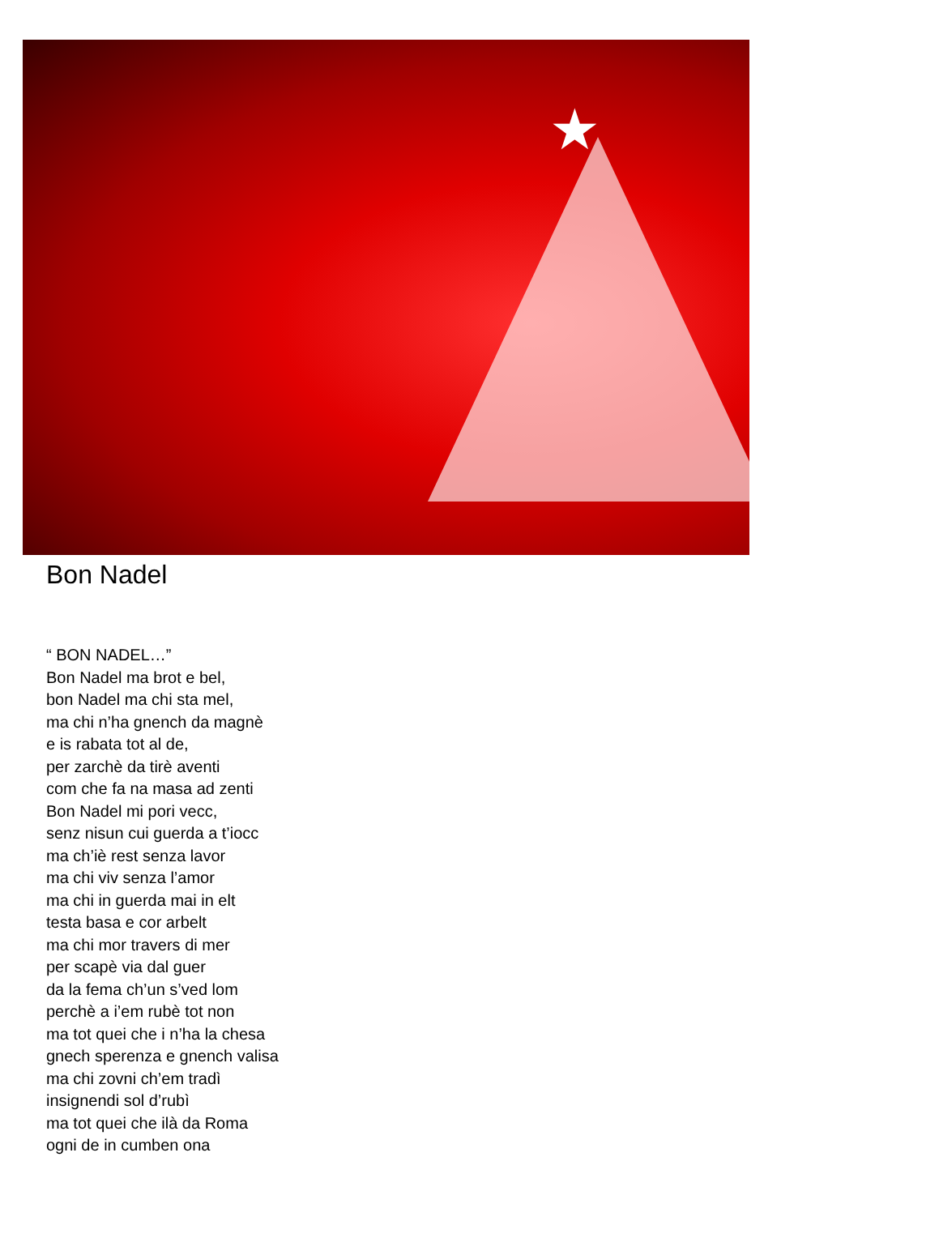★
Bon Nadel
“ BON NADEL…”
Bon Nadel ma brot e bel,
bon Nadel ma chi sta mel,
ma chi n’ha gnench da magnè
e is rabata tot al de,
per zarchè da tirè aventi
com che fa na masa ad zenti
Bon Nadel mi pori vecc,
senz nisun cui guerda a t’iocc
ma ch’iè rest senza lavor
ma chi viv senza l’amor
ma chi in guerda mai in elt
testa basa e cor arbelt
ma chi mor travers di mer
per scapè via dal guer
da la fema ch’un s’ved lom
perchè a i’em rubè tot non
ma tot quei che i n’ha la chesa
gnech sperenza e gnench valisa
ma chi zovni ch’em tradì
insignendi sol d’rubì
ma tot quei che ilà da Roma
ogni de in cumben ona